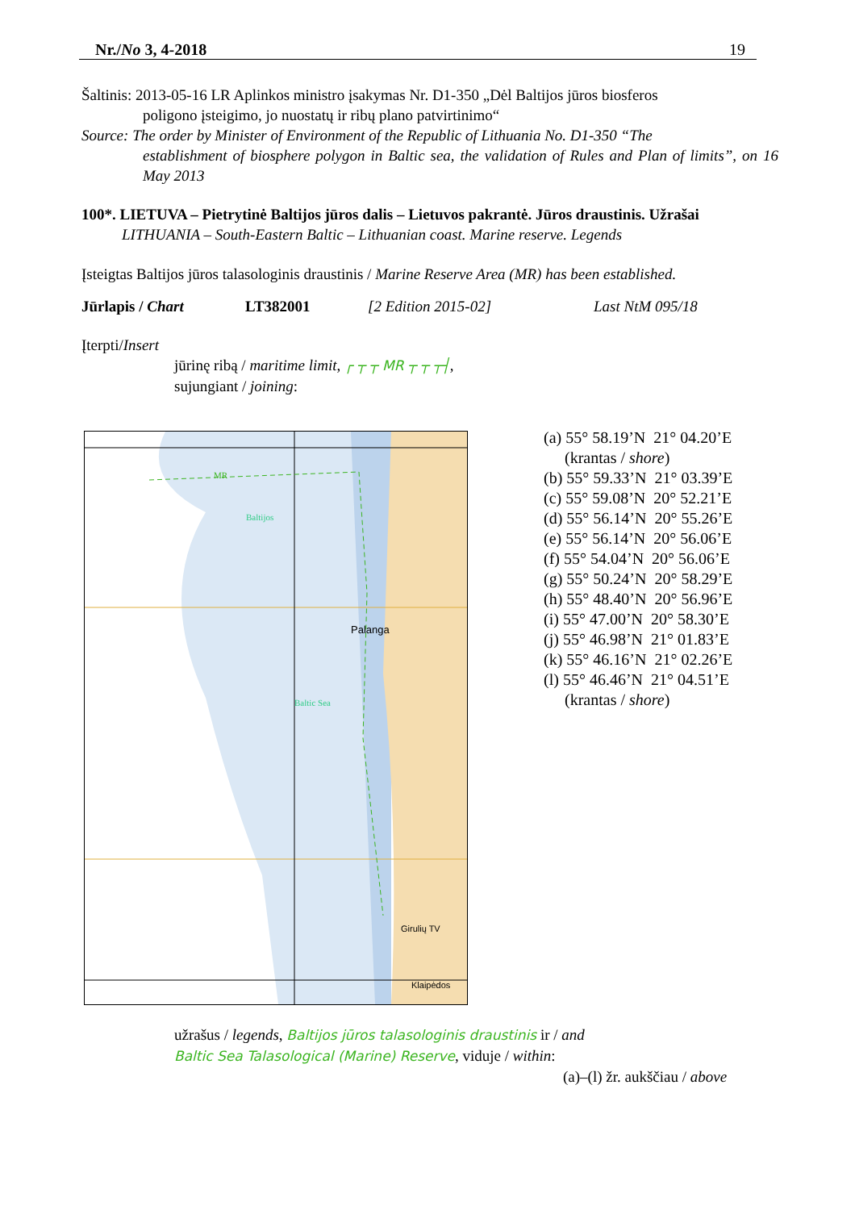Nr./No 3, 4-2018 19
Šaltinis: 2013-05-16 LR Aplinkos ministro įsakymas Nr. D1-350 „Dėl Baltijos jūros biosferos
poligono įsteigimo, jo nuostatų ir ribų plano patvirtinimo“
Source: The order by Minister of Environment of the Republic of Lithuania No. D1-350 “The
establishment of biosphere polygon in Baltic sea, the validation of Rules and Plan of limits”, on 16 May 2013
100*. LIETUVA – Pietrytinė Baltijos jūros dalis – Lietuvos pakrantė. Jūros draustinis. Užrašai
LITHUANIA – South-Eastern Baltic – Lithuanian coast. Marine reserve. Legends
Įsteigtas Baltijos jūros talasologinis draustinis / Marine Reserve Area (MR) has been established.
Jūrlapis / Chart LT382001 [2 Edition 2015-02] Last NtM 095/18
Įterpti/Insert
jūrinę ribą / maritime limit, ┌ ┬ ┬ MR ┬ ┬ ┬┤,
sujungiant / joining:
Palanga
MR
Baltijos
Baltic Sea
Girulių TV
Klaipėdos
(a) 55° 58.19’N 21° 04.20’E
(krantas / shore)
(b) 55° 59.33’N 21° 03.39’E
(c) 55° 59.08’N 20° 52.21’E
(d) 55° 56.14’N 20° 55.26’E
(e) 55° 56.14’N 20° 56.06’E
(f) 55° 54.04’N 20° 56.06’E
(g) 55° 50.24’N 20° 58.29’E
(h) 55° 48.40’N 20° 56.96’E
(i) 55° 47.00’N 20° 58.30’E
(j) 55° 46.98’N 21° 01.83’E
(k) 55° 46.16’N 21° 02.26’E
(l) 55° 46.46’N 21° 04.51’E
(krantas / shore)
užrašus / legends, Baltijos jūros talasologinis draustinis ir / and
Baltic Sea Talasological (Marine) Reserve, viduje / within:
(a)–(l) žr. aukščiau / above